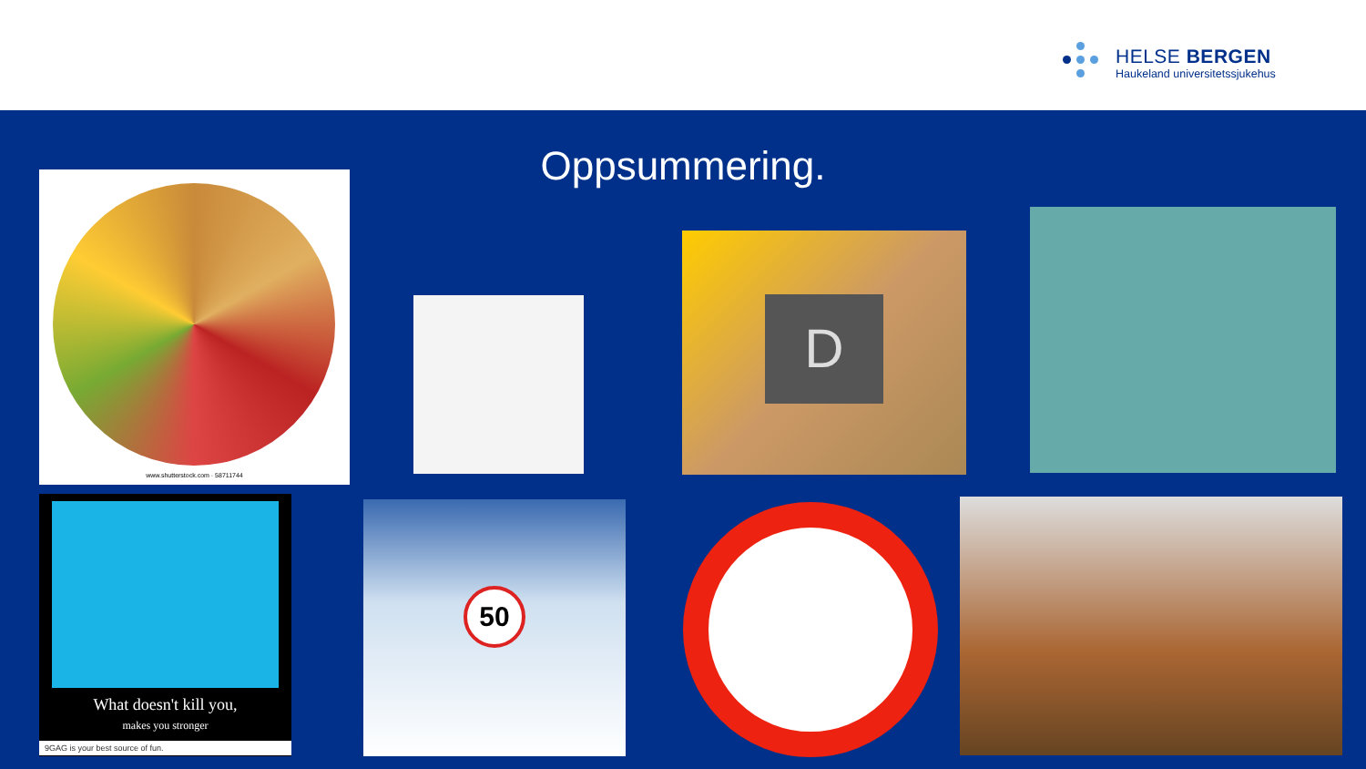HELSE BERGEN
Haukeland universitetssjukehus
Oppsummering. www.shutterstock.com · 58711744
D
What doesn't kill you,
makes you stronger
9GAG is your best source of fun.
50